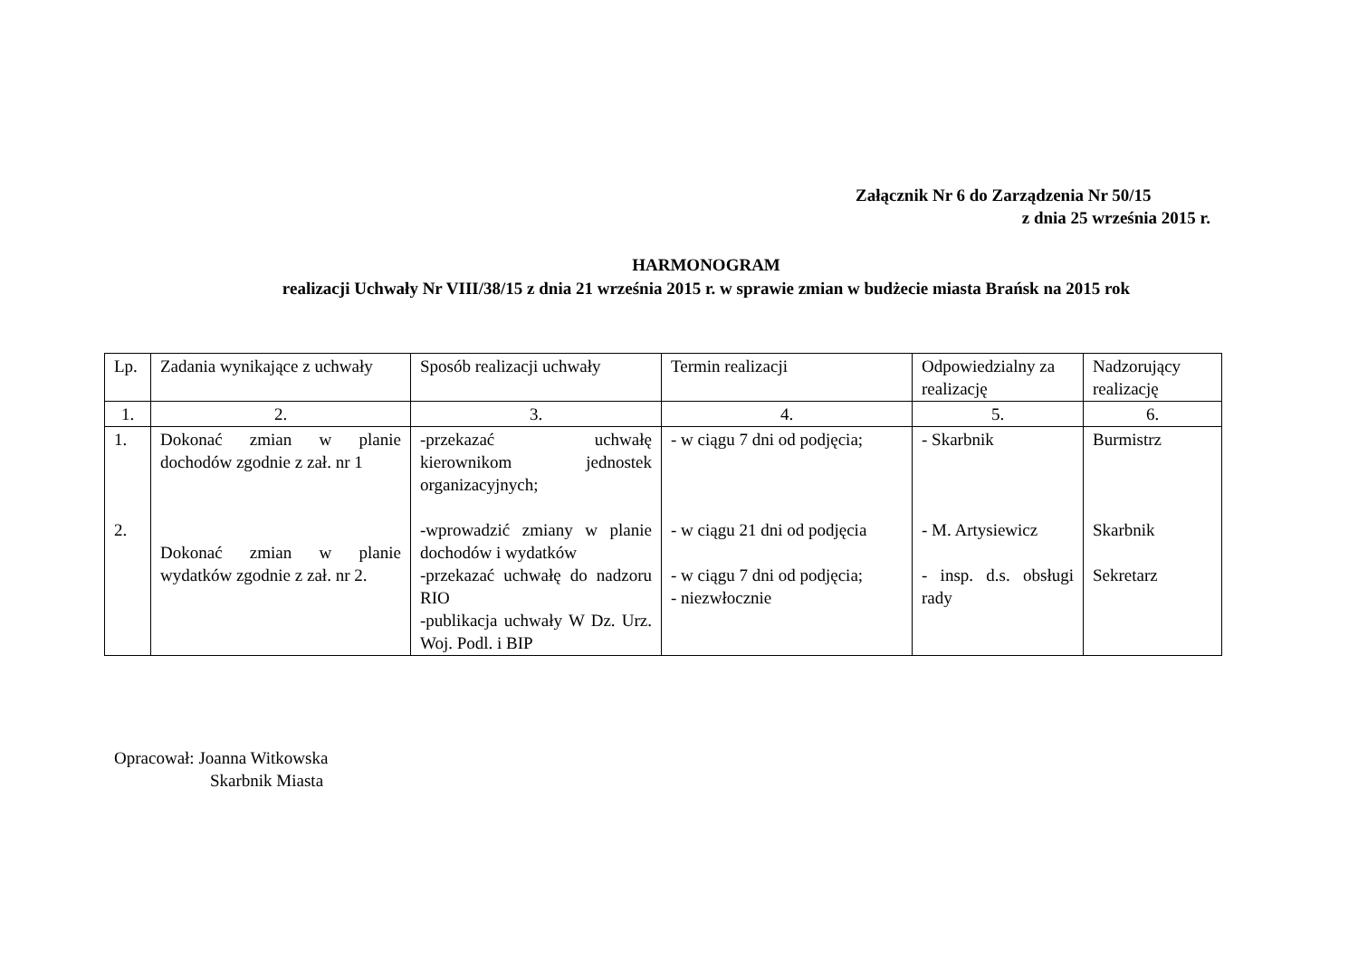Załącznik Nr 6 do Zarządzenia Nr 50/15
z dnia 25 września 2015 r.
HARMONOGRAM
realizacji Uchwały Nr VIII/38/15 z dnia 21 września 2015 r. w sprawie zmian w budżecie miasta Brańsk na 2015 rok
| Lp. | Zadania wynikające z uchwały | Sposób realizacji uchwały | Termin realizacji | Odpowiedzialny za realizację | Nadzorujący realizację |
| 1. | 2. | 3. | 4. | 5. | 6. |
| 1. 2. | Dokonać zmian w planie dochodów zgodnie z zał. nr 1 Dokonać zmian w planie wydatków zgodnie z zał. nr 2. | -przekazać uchwałę kierownikom jednostek organizacyjnych; -wprowadzić zmiany w planie dochodów i wydatków -przekazać uchwałę do nadzoru RIO -publikacja uchwały W Dz. Urz. Woj. Podl. i BIP | - w ciągu 7 dni od podjęcia; - w ciągu 21 dni od podjęcia - w ciągu 7 dni od podjęcia; - niezwłocznie | - Skarbnik - M. Artysiewicz - insp. d.s. obsługi rady | Burmistrz Skarbnik Sekretarz |
Opracował: Joanna Witkowska
Skarbnik Miasta